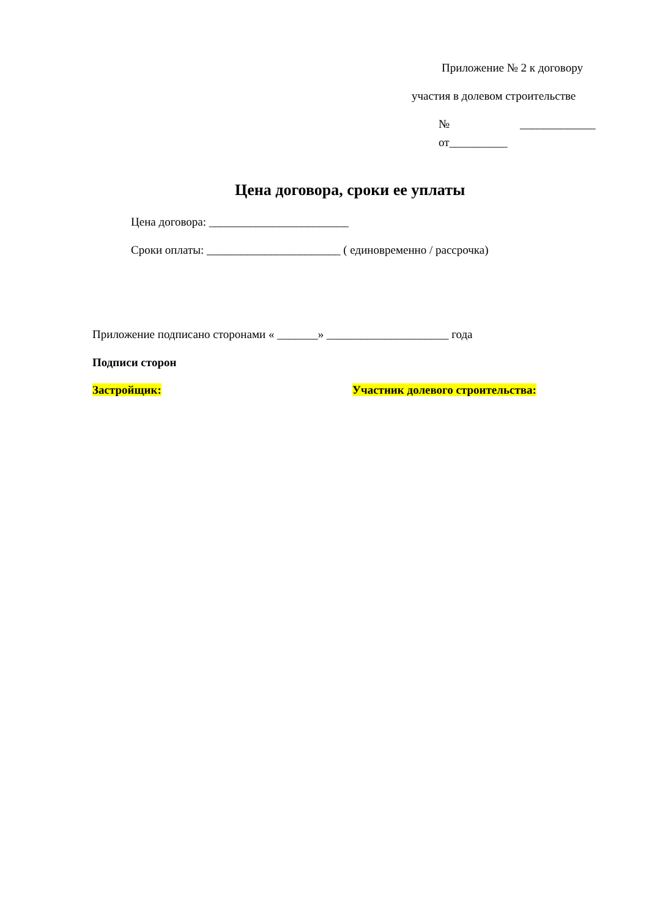Приложение № 2 к договору
участия в долевом строительстве
№ _____________
от__________
Цена договора, сроки ее уплаты
Цена договора: ________________________
Сроки оплаты: _______________________ ( единовременно / рассрочка)
Приложение подписано сторонами « _______» _____________________ года
Подписи сторон
Застройщик:
Участник долевого строительства: